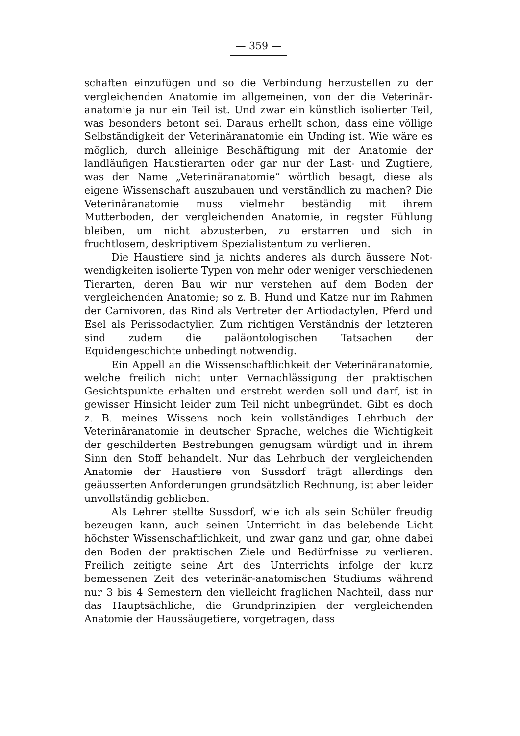— 359 —
schaften einzufügen und so die Verbindung herzustellen zu der vergleichenden Anatomie im allgemeinen, von der die Veterinär­anatomie ja nur ein Teil ist. Und zwar ein künstlich isolierter Teil, was besonders betont sei. Daraus erhellt schon, dass eine völlige Selbständigkeit der Veterinäranatomie ein Unding ist. Wie wäre es möglich, durch alleinige Beschäftigung mit der Anatomie der landläufigen Haustierarten oder gar nur der Last- und Zugtiere, was der Name „Veterinäranatomie“ wörtlich besagt, diese als eigene Wissenschaft auszubauen und verständ­lich zu machen? Die Veterinäranatomie muss vielmehr be­ständig mit ihrem Mutterboden, der vergleichenden Anatomie, in regster Fühlung bleiben, um nicht abzusterben, zu erstarren und sich in fruchtlosem, deskriptivem Spezialistentum zu ver­lieren.
Die Haustiere sind ja nichts anderes als durch äussere Not­wendigkeiten isolierte Typen von mehr oder weniger verschie­denen Tierarten, deren Bau wir nur verstehen auf dem Boden der vergleichenden Anatomie; so z. B. Hund und Katze nur im Rahmen der Carnivoren, das Rind als Vertreter der Artio­dactylen, Pferd und Esel als Perissodactylier. Zum richtigen Verständnis der letzteren sind zudem die paläontologischen Tatsachen der Equidengeschichte unbedingt notwendig.
Ein Appell an die Wissenschaftlichkeit der Veterinär­anatomie, welche freilich nicht unter Vernachlässigung der praktischen Gesichtspunkte erhalten und erstrebt werden soll und darf, ist in gewisser Hinsicht leider zum Teil nicht un­begründet. Gibt es doch z. B. meines Wissens noch kein voll­ständiges Lehrbuch der Veterinäranatomie in deutscher Sprache, welches die Wichtigkeit der geschilderten Bestrebungen genug­sam würdigt und in ihrem Sinn den Stoff behandelt. Nur das Lehrbuch der vergleichenden Anatomie der Haustiere von Sussdorf trägt allerdings den geäusserten Anforderungen grund­sätzlich Rechnung, ist aber leider unvollständig geblieben.
Als Lehrer stellte Sussdorf, wie ich als sein Schüler freudig bezeugen kann, auch seinen Unterricht in das belebende Licht höchster Wissenschaftlichkeit, und zwar ganz und gar, ohne dabei den Boden der praktischen Ziele und Bedürfnisse zu ver­lieren. Freilich zeitigte seine Art des Unterrichts infolge der kurz bemessenen Zeit des veterinär-anatomischen Studiums während nur 3 bis 4 Semestern den vielleicht fraglichen Nach­teil, dass nur das Hauptsächliche, die Grundprinzipien der ver­gleichenden Anatomie der Haussäugetiere, vorgetragen, dass